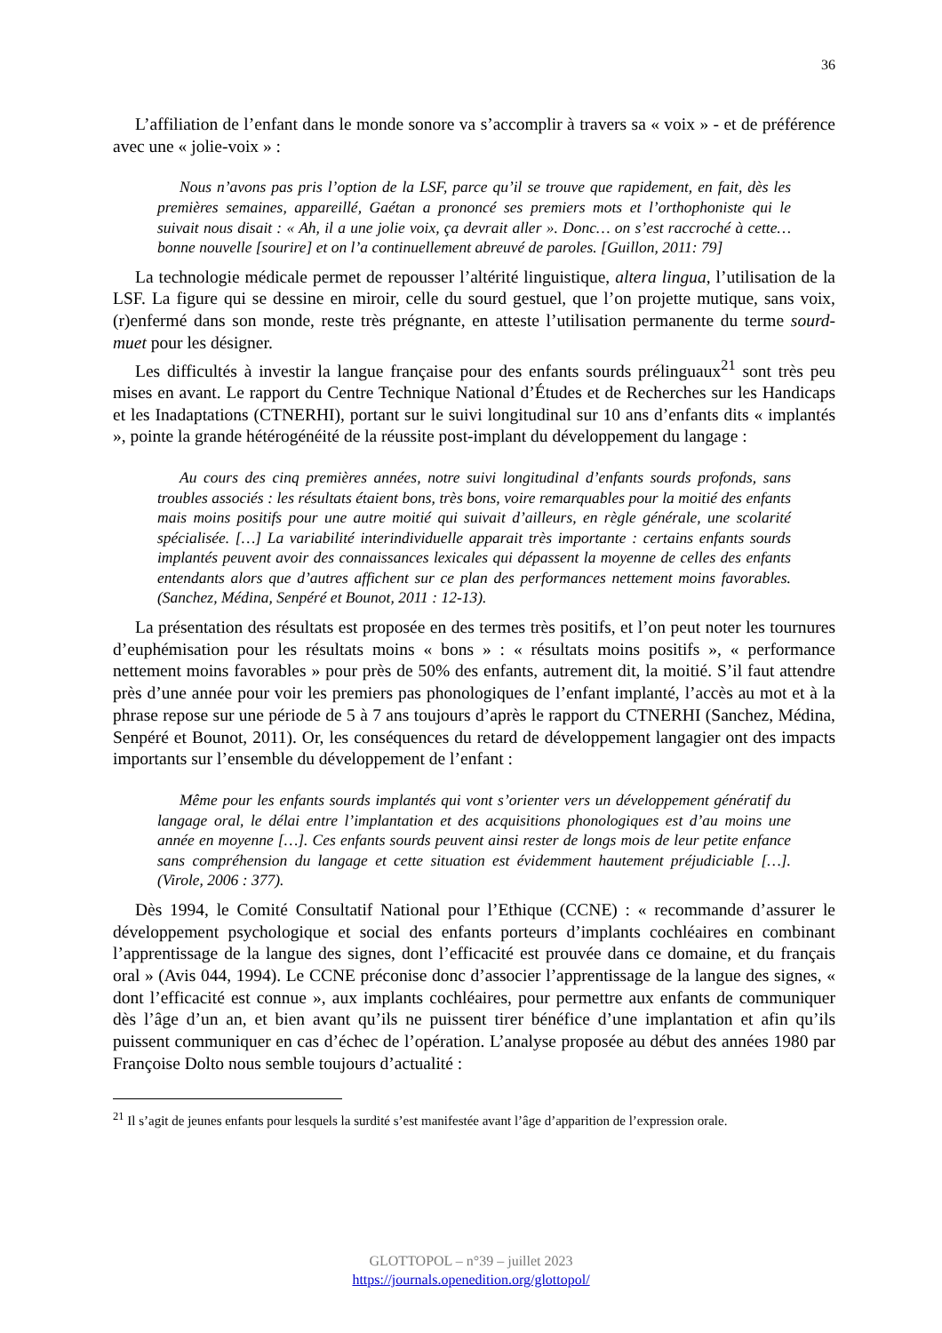36
L’affiliation de l’enfant dans le monde sonore va s’accomplir à travers sa « voix » - et de préférence avec une « jolie-voix » :
Nous n’avons pas pris l’option de la LSF, parce qu’il se trouve que rapidement, en fait, dès les premières semaines, appareillé, Gaétan a prononcé ses premiers mots et l’orthophoniste qui le suivait nous disait : « Ah, il a une jolie voix, ça devrait aller ». Donc… on s’est raccroché à cette… bonne nouvelle [sourire] et on l’a continuellement abreuvé de paroles. [Guillon, 2011: 79]
La technologie médicale permet de repousser l’altérité linguistique, altera lingua, l’utilisation de la LSF. La figure qui se dessine en miroir, celle du sourd gestuel, que l’on projette mutique, sans voix, (r)enfermé dans son monde, reste très prégnante, en atteste l’utilisation permanente du terme sourd-muet pour les désigner.
Les difficultés à investir la langue française pour des enfants sourds prélinguaux<sup>21</sup> sont très peu mises en avant. Le rapport du Centre Technique National d’Études et de Recherches sur les Handicaps et les Inadaptations (CTNERHI), portant sur le suivi longitudinal sur 10 ans d’enfants dits « implantés », pointe la grande hétérogénéité de la réussite post-implant du développement du langage :
Au cours des cinq premières années, notre suivi longitudinal d’enfants sourds profonds, sans troubles associés : les résultats étaient bons, très bons, voire remarquables pour la moitié des enfants mais moins positifs pour une autre moitié qui suivait d’ailleurs, en règle générale, une scolarité spécialisée. […] La variabilité interindividuelle apparait très importante : certains enfants sourds implantés peuvent avoir des connaissances lexicales qui dépassent la moyenne de celles des enfants entendants alors que d’autres affichent sur ce plan des performances nettement moins favorables. (Sanchez, Médina, Senpéré et Bounot, 2011 : 12-13).
La présentation des résultats est proposée en des termes très positifs, et l’on peut noter les tournures d’euphémisation pour les résultats moins « bons » : « résultats moins positifs », « performance nettement moins favorables » pour près de 50% des enfants, autrement dit, la moitié. S’il faut attendre près d’une année pour voir les premiers pas phonologiques de l’enfant implanté, l’accès au mot et à la phrase repose sur une période de 5 à 7 ans toujours d’après le rapport du CTNERHI (Sanchez, Médina, Senpéré et Bounot, 2011). Or, les conséquences du retard de développement langagier ont des impacts importants sur l’ensemble du développement de l’enfant :
Même pour les enfants sourds implantés qui vont s’orienter vers un développement génératif du langage oral, le délai entre l’implantation et des acquisitions phonologiques est d’au moins une année en moyenne […]. Ces enfants sourds peuvent ainsi rester de longs mois de leur petite enfance sans compréhension du langage et cette situation est évidemment hautement préjudiciable […]. (Virole, 2006 : 377).
Dès 1994, le Comité Consultatif National pour l’Ethique (CCNE) : « recommande d’assurer le développement psychologique et social des enfants porteurs d’implants cochléaires en combinant l’apprentissage de la langue des signes, dont l’efficacité est prouvée dans ce domaine, et du français oral » (Avis 044, 1994). Le CCNE préconise donc d’associer l’apprentissage de la langue des signes, « dont l’efficacité est connue », aux implants cochléaires, pour permettre aux enfants de communiquer dès l’âge d’un an, et bien avant qu’ils ne puissent tirer bénéfice d’une implantation et afin qu’ils puissent communiquer en cas d’échec de l’opération. L’analyse proposée au début des années 1980 par Françoise Dolto nous semble toujours d’actualité :
<sup>21</sup> Il s’agit de jeunes enfants pour lesquels la surdité s’est manifestée avant l’âge d’apparition de l’expression orale.
GLOTTOPOL – n°39 – juillet 2023
https://journals.openedition.org/glottopol/